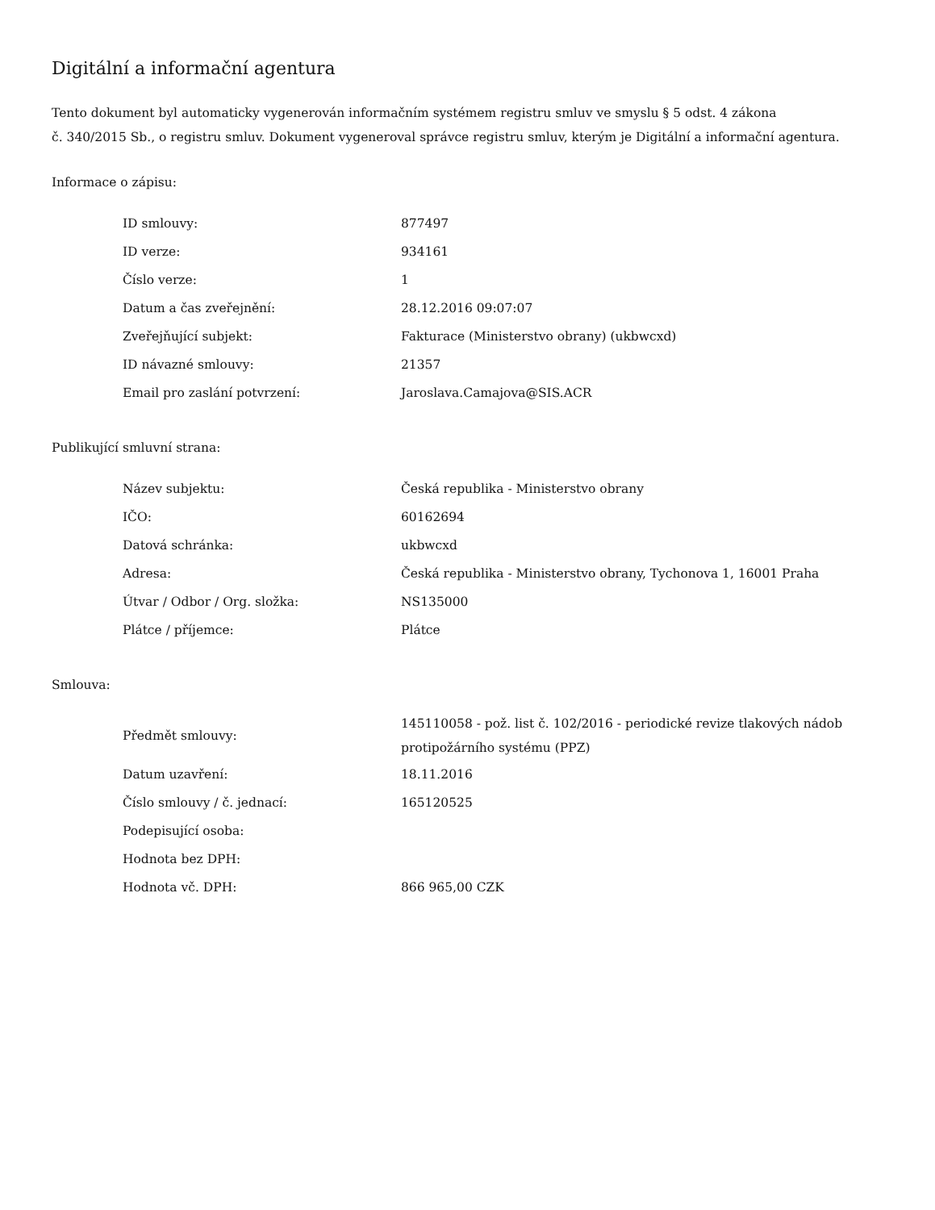Digitální a informační agentura
Tento dokument byl automaticky vygenerován informačním systémem registru smluv ve smyslu § 5 odst. 4 zákona
č. 340/2015 Sb., o registru smluv. Dokument vygeneroval správce registru smluv, kterým je Digitální a informační agentura.
Informace o zápisu:
| ID smlouvy: | 877497 |
| ID verze: | 934161 |
| Číslo verze: | 1 |
| Datum a čas zveřejnění: | 28.12.2016 09:07:07 |
| Zveřejňující subjekt: | Fakturace (Ministerstvo obrany) (ukbwcxd) |
| ID návazné smlouvy: | 21357 |
| Email pro zaslání potvrzení: | Jaroslava.Camajova@SIS.ACR |
Publikující smluvní strana:
| Název subjektu: | Česká republika - Ministerstvo obrany |
| IČO: | 60162694 |
| Datová schránka: | ukbwcxd |
| Adresa: | Česká republika - Ministerstvo obrany, Tychonova 1, 16001 Praha |
| Útvar / Odbor / Org. složka: | NS135000 |
| Plátce / příjemce: | Plátce |
Smlouva:
| Předmět smlouvy: | 145110058 - pož. list č. 102/2016 - periodické revize tlakových nádob protipožárního systému (PPZ) |
| Datum uzavření: | 18.11.2016 |
| Číslo smlouvy / č. jednací: | 165120525 |
| Podepisující osoba: | |
| Hodnota bez DPH: | |
| Hodnota vč. DPH: | 866 965,00 CZK |